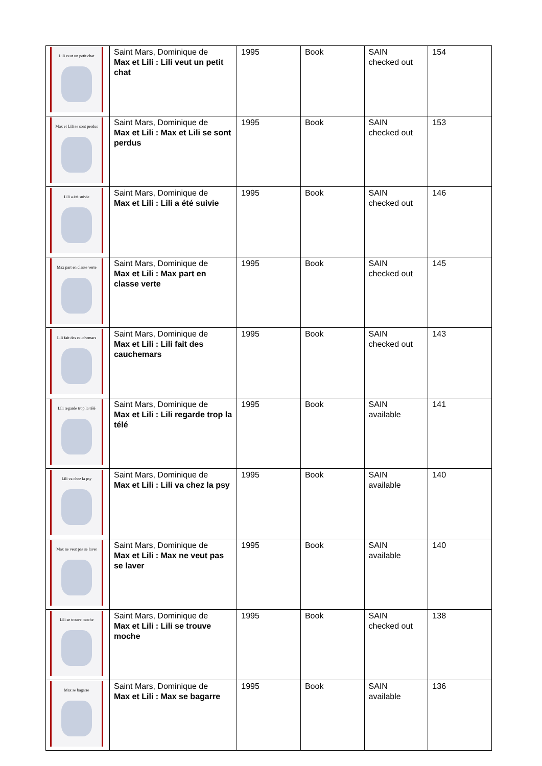| Lili veut un petit chat | Saint Mars, Dominique de Max et Lili : Lili veut un petit chat | 1995 | Book | SAIN checked out | 154 |
| Max et Lili se sont perdus | Saint Mars, Dominique de Max et Lili : Max et Lili se sont perdus | 1995 | Book | SAIN checked out | 153 |
| Lili a été suivie | Saint Mars, Dominique de Max et Lili : Lili a été suivie | 1995 | Book | SAIN checked out | 146 |
| Max part en classe verte | Saint Mars, Dominique de Max et Lili : Max part en classe verte | 1995 | Book | SAIN checked out | 145 |
| Lili fait des cauchemars | Saint Mars, Dominique de Max et Lili : Lili fait des cauchemars | 1995 | Book | SAIN checked out | 143 |
| Lili regarde trop la télé | Saint Mars, Dominique de Max et Lili : Lili regarde trop la télé | 1995 | Book | SAIN available | 141 |
| Lili va chez la psy | Saint Mars, Dominique de Max et Lili : Lili va chez la psy | 1995 | Book | SAIN available | 140 |
| Max ne veut pas se laver | Saint Mars, Dominique de Max et Lili : Max ne veut pas se laver | 1995 | Book | SAIN available | 140 |
| Lili se trouve moche | Saint Mars, Dominique de Max et Lili : Lili se trouve moche | 1995 | Book | SAIN checked out | 138 |
| Max se bagarre | Saint Mars, Dominique de Max et Lili : Max se bagarre | 1995 | Book | SAIN available | 136 |